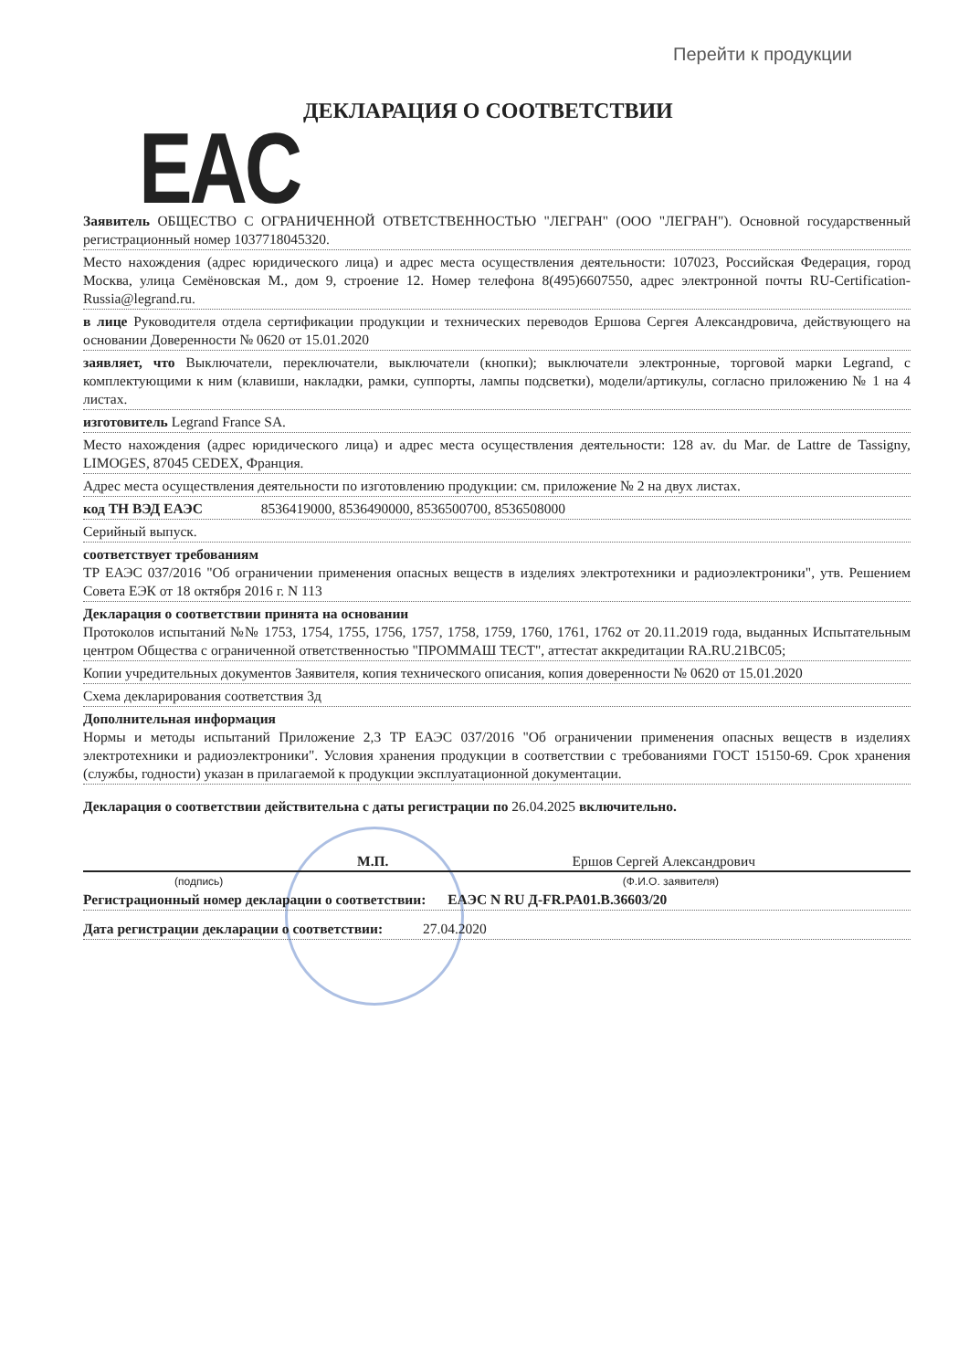Перейти к продукции
EAC ДЕКЛАРАЦИЯ О СООТВЕТСТВИИ
Заявитель ОБЩЕСТВО С ОГРАНИЧЕННОЙ ОТВЕТСТВЕННОСТЬЮ "ЛЕГРАН" (ООО "ЛЕГРАН"). Основной государственный регистрационный номер 1037718045320.
Место нахождения (адрес юридического лица) и адрес места осуществления деятельности: 107023, Российская Федерация, город Москва, улица Семёновская М., дом 9, строение 12. Номер телефона 8(495)6607550, адрес электронной почты RU-Certification-Russia@legrand.ru.
в лице Руководителя отдела сертификации продукции и технических переводов Ершова Сергея Александровича, действующего на основании Доверенности № 0620 от 15.01.2020
заявляет, что Выключатели, переключатели, выключатели (кнопки); выключатели электронные, торговой марки Legrand, с комплектующими к ним (клавиши, накладки, рамки, суппорты, лампы подсветки), модели/артикулы, согласно приложению № 1 на 4 листах.
изготовитель Legrand France SA.
Место нахождения (адрес юридического лица) и адрес места осуществления деятельности: 128 av. du Mar. de Lattre de Tassigny, LIMOGES, 87045 CEDEX, Франция.
Адрес места осуществления деятельности по изготовлению продукции: см. приложение № 2 на двух листах.
код ТН ВЭД ЕАЭС 8536419000, 8536490000, 8536500700, 8536508000
Серийный выпуск.
соответствует требованиям
ТР ЕАЭС 037/2016 "Об ограничении применения опасных веществ в изделиях электротехники и радиоэлектроники", утв. Решением Совета ЕЭК от 18 октября 2016 г. N 113
Декларация о соответствии принята на основании
Протоколов испытаний №№ 1753, 1754, 1755, 1756, 1757, 1758, 1759, 1760, 1761, 1762 от 20.11.2019 года, выданных Испытательным центром Общества с ограниченной ответственностью "ПРОММАШ ТЕСТ", аттестат аккредитации RA.RU.21ВС05;
Копии учредительных документов Заявителя, копия технического описания, копия доверенности № 0620 от 15.01.2020
Схема декларирования соответствия 3д
Дополнительная информация
Нормы и методы испытаний Приложение 2,3 ТР ЕАЭС 037/2016 "Об ограничении применения опасных веществ в изделиях электротехники и радиоэлектроники". Условия хранения продукции в соответствии с требованиями ГОСТ 15150-69. Срок хранения (службы, годности) указан в прилагаемой к продукции эксплуатационной документации.
Декларация о соответствии действительна с даты регистрации по 26.04.2025 включительно.
М.П. Ершов Сергей Александрович
(подпись) (Ф.И.О. заявителя)
Регистрационный номер декларации о соответствии: ЕАЭС N RU Д-FR.PA01.B.36603/20
Дата регистрации декларации о соответствии: 27.04.2020